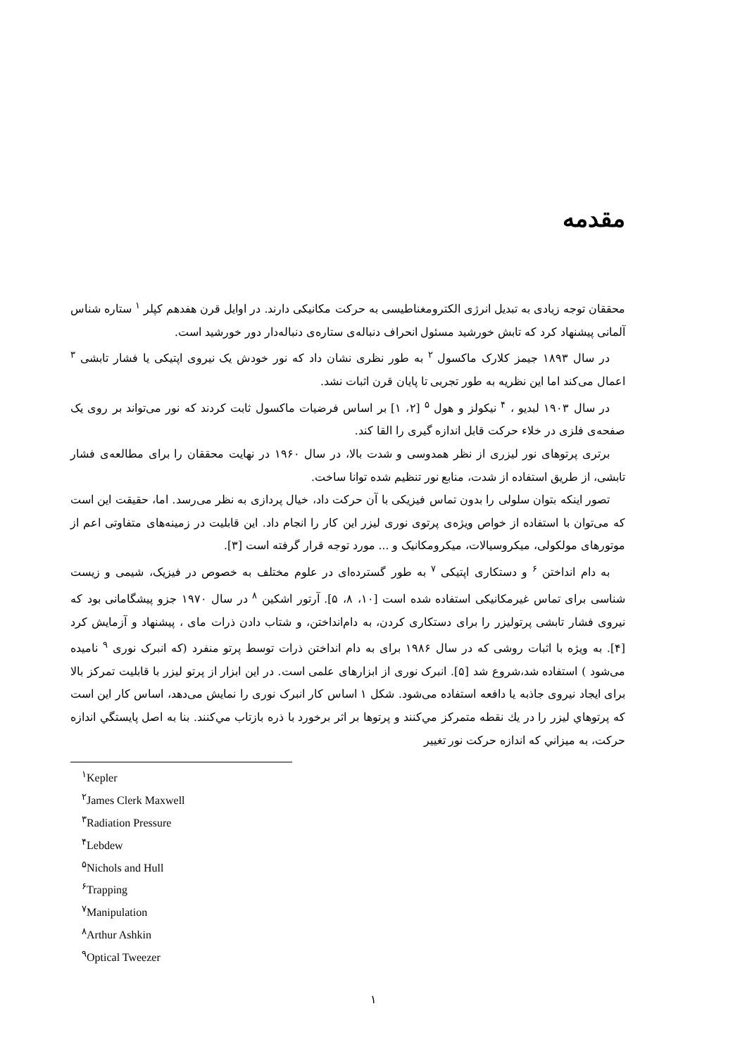مقدمه
محققان توجه زیادی به تبدیل انرژی الکترومغناطیسی به حرکت مکانیکی دارند. در اوایل قرن هفدهم کپلر <sup>۱</sup> ستاره شناس آلمانی پیشنهاد کرد که تابش خورشید مسئول انحراف دنباله‌ی ستاره‌ی دنباله‌دار دور خورشید است.
در سال ۱۸۹۳ جیمز کلارک ماکسول <sup>۲</sup> به طور نظری نشان داد که نور خودش یک نیروی اپتیکی یا فشار تابشی <sup>۳</sup> اعمال می‌کند اما این نظریه به طور تجربی تا پایان قرن اثبات نشد.
در سال ۱۹۰۳ لبدیو ، <sup>۴</sup> نیکولز و هول <sup>۵</sup> [۲، ۱] بر اساس فرضیات ماکسول ثابت کردند که نور می‌تواند بر روی یک صفحه‌ی فلزی در خلاء حرکت قابل اندازه گیری را القا کند.
برتری پرتوهای نور لیزری از نظر همدوسی و شدت بالا، در سال ۱۹۶۰ در نهایت محققان را برای مطالعه‌ی فشار تابشی، از طریق استفاده از شدت، منابع نور تنظیم شده توانا ساخت.
تصور اینکه بتوان سلولی را بدون تماس فیزیکی با آن حرکت داد، خیال پردازی به نظر می‌رسد. اما، حقیقت این است که می‌توان با استفاده از خواص ویژه‌ی پرتوی نوری لیزر این کار را انجام داد. این قابلیت در زمینه‌های متفاوتی اعم از موتورهای مولکولی، میکروسیالات، میکرومکانیک و ... مورد توجه قرار گرفته است [۳].
به دام انداختن <sup>۶</sup> و دستکاری اپتیکی <sup>۷</sup> به طور گسترده‌ای در علوم مختلف به خصوص در فیزیک، شیمی و زیست شناسی برای تماس غیرمکانیکی استفاده شده است [۱۰، ۸، ۵]. آرتور اشکین <sup>۸</sup> در سال ۱۹۷۰ جزو پیشگامانی بود که نیروی فشار تابشی پرتولیزر را برای دستکاری کردن، به دام‌انداختن، و شتاب دادن ذرات مای ، پیشنهاد و آزمایش کرد [۴]. به ویژه با اثبات روشی که در سال ۱۹۸۶ برای به دام انداختن ذرات توسط پرتو منفرد (که انبرک نوری <sup>۹</sup> نامیده می‌شود ) استفاده شد،شروع شد [۵]. انبرک نوری از ابزارهای علمی است. در این ابزار از پرتو لیزر با قابلیت تمرکز بالا برای ایجاد نیروی جاذبه یا دافعه استفاده می‌شود. شکل ۱ اساس کار انبرک نوری را نمایش می‌دهد، اساس کار این است که پرتوهاي ليزر را در يك نقطه متمركز مي‌كنند و پرتوها بر اثر برخورد با ذره بازتاب مي‌كنند. بنا به اصل پايستگي اندازه حركت، به ميزاني كه اندازه حركت نور تغيير
<sup>۱</sup> Kepler
<sup>۲</sup> James Clerk Maxwell
<sup>۳</sup> Radiation Pressure
<sup>۴</sup> Lebdew
<sup>۵</sup> Nichols and Hull
<sup>۶</sup> Trapping
<sup>۷</sup> Manipulation
<sup>۸</sup> Arthur Ashkin
<sup>۹</sup> Optical Tweezer
۱